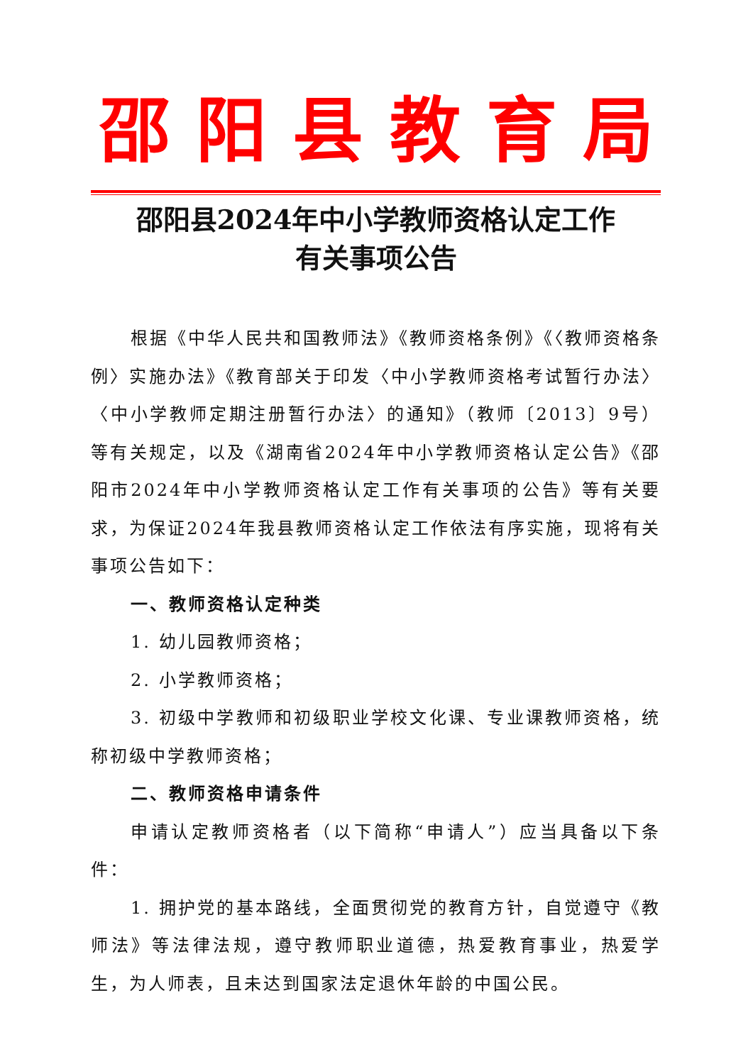邵阳县教育局
邵阳县2024年中小学教师资格认定工作
有关事项公告
根据《中华人民共和国教师法》《教师资格条例》《〈教师资格条例〉实施办法》《教育部关于印发〈中小学教师资格考试暂行办法〉〈中小学教师定期注册暂行办法〉的通知》（教师〔2013〕9号）等有关规定，以及《湖南省2024年中小学教师资格认定公告》《邵阳市2024年中小学教师资格认定工作有关事项的公告》等有关要求，为保证2024年我县教师资格认定工作依法有序实施，现将有关事项公告如下：
一、教师资格认定种类
1. 幼儿园教师资格；
2. 小学教师资格；
3. 初级中学教师和初级职业学校文化课、专业课教师资格，统称初级中学教师资格；
二、教师资格申请条件
申请认定教师资格者（以下简称“申请人”）应当具备以下条件：
1. 拥护党的基本路线，全面贯彻党的教育方针，自觉遵守《教师法》等法律法规，遵守教师职业道德，热爱教育事业，热爱学生，为人师表，且未达到国家法定退休年龄的中国公民。